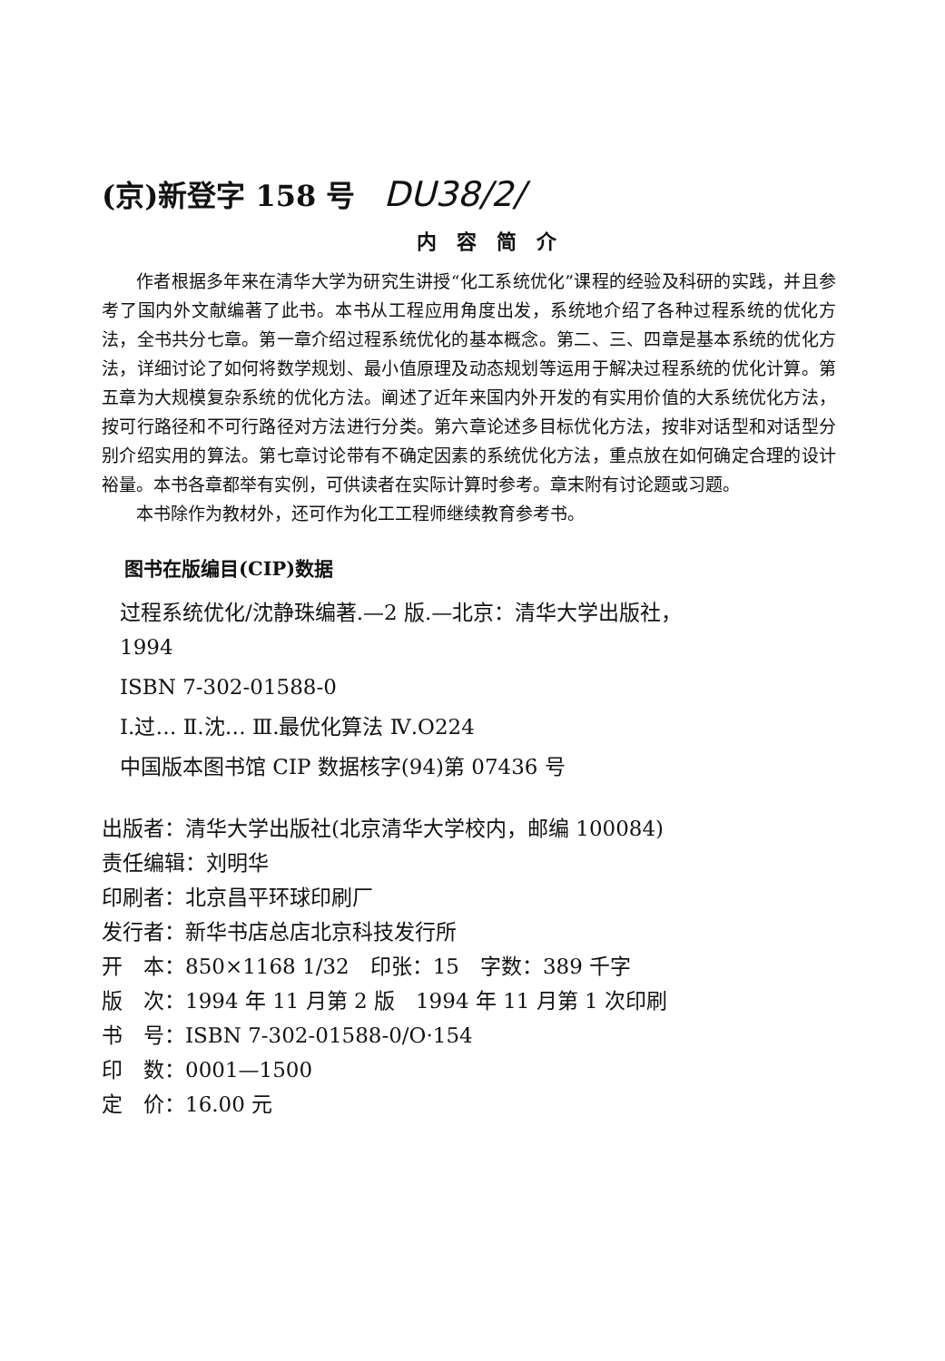(京)新登字 158 号 DU38/2/
内容简介
作者根据多年来在清华大学为研究生讲授“化工系统优化”课程的经验及科研的实践，并且参考了国内外文献编著了此书。本书从工程应用角度出发，系统地介绍了各种过程系统的优化方法，全书共分七章。第一章介绍过程系统优化的基本概念。第二、三、四章是基本系统的优化方法，详细讨论了如何将数学规划、最小值原理及动态规划等运用于解决过程系统的优化计算。第五章为大规模复杂系统的优化方法。阐述了近年来国内外开发的有实用价值的大系统优化方法，按可行路径和不可行路径对方法进行分类。第六章论述多目标优化方法，按非对话型和对话型分别介绍实用的算法。第七章讨论带有不确定因素的系统优化方法，重点放在如何确定合理的设计裕量。本书各章都举有实例，可供读者在实际计算时参考。章末附有讨论题或习题。
本书除作为教材外，还可作为化工工程师继续教育参考书。
图书在版编目(CIP)数据
过程系统优化/沈静珠编著.—2 版.—北京：清华大学出版社，
1994
ISBN 7-302-01588-0
Ⅰ.过… Ⅱ.沈… Ⅲ.最优化算法 Ⅳ.O224
中国版本图书馆 CIP 数据核字(94)第 07436 号
出版者：清华大学出版社(北京清华大学校内，邮编 100084)
责任编辑：刘明华
印刷者：北京昌平环球印刷厂
发行者：新华书店总店北京科技发行所
开　本：850×1168 1/32　印张：15　字数：389 千字
版　次：1994 年 11 月第 2 版　1994 年 11 月第 1 次印刷
书　号：ISBN 7-302-01588-0/O·154
印　数：0001—1500
定　价：16.00 元